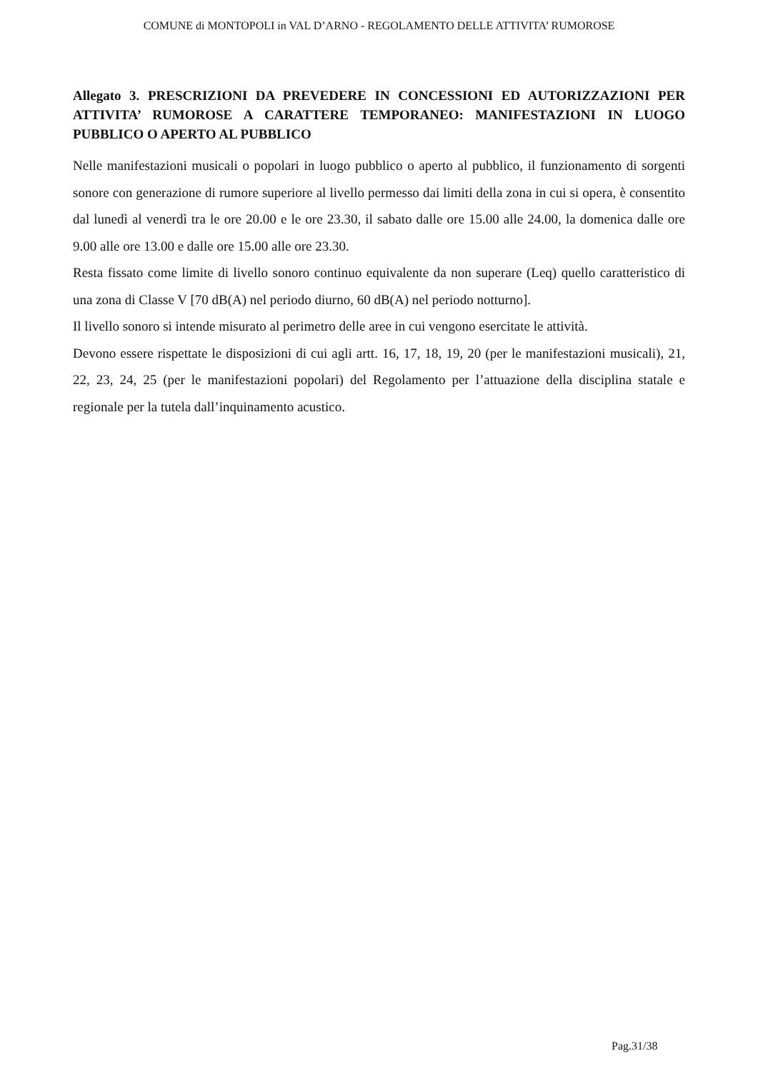COMUNE di MONTOPOLI in VAL D’ARNO - REGOLAMENTO DELLE ATTIVITA’ RUMOROSE
Allegato 3. PRESCRIZIONI DA PREVEDERE IN CONCESSIONI ED AUTORIZZAZIONI PER ATTIVITA’ RUMOROSE A CARATTERE TEMPORANEO: MANIFESTAZIONI IN LUOGO PUBBLICO O APERTO AL PUBBLICO
Nelle manifestazioni musicali o popolari in luogo pubblico o aperto al pubblico, il funzionamento di sorgenti sonore con generazione di rumore superiore al livello permesso dai limiti della zona in cui si opera, è consentito dal lunedì al venerdì tra le ore 20.00 e le ore 23.30, il sabato dalle ore 15.00 alle 24.00, la domenica dalle ore 9.00 alle ore 13.00 e dalle ore 15.00 alle ore 23.30.
Resta fissato come limite di livello sonoro continuo equivalente da non superare (Leq) quello caratteristico di una zona di Classe V [70 dB(A) nel periodo diurno, 60 dB(A) nel periodo notturno].
Il livello sonoro si intende misurato al perimetro delle aree in cui vengono esercitate le attività.
Devono essere rispettate le disposizioni di cui agli artt. 16, 17, 18, 19, 20 (per le manifestazioni musicali), 21, 22, 23, 24, 25 (per le manifestazioni popolari) del Regolamento per l’attuazione della disciplina statale e regionale per la tutela dall’inquinamento acustico.
Pag.31/38